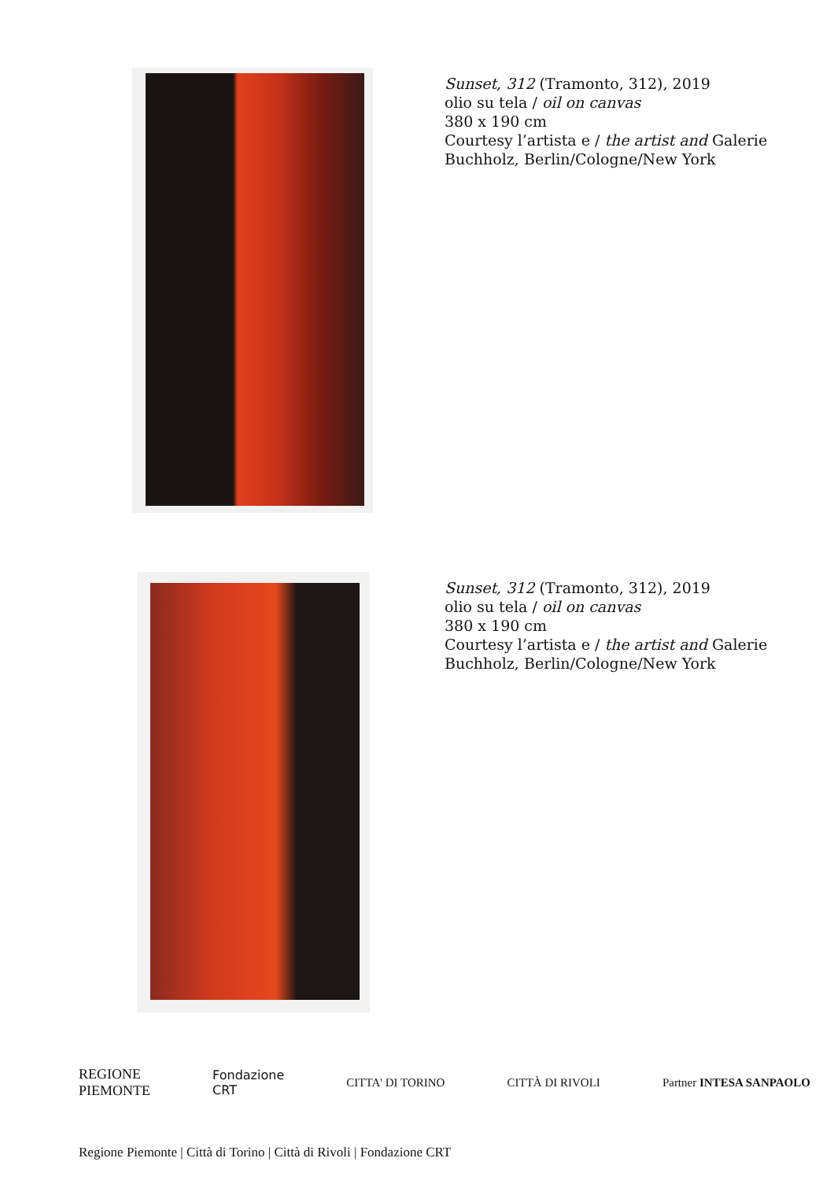Sunset, 312 (Tramonto, 312), 2019
olio su tela / oil on canvas
380 x 190 cm
Courtesy l’artista e / the artist and Galerie
Buchholz, Berlin/Cologne/New York
Sunset, 312 (Tramonto, 312), 2019
olio su tela / oil on canvas
380 x 190 cm
Courtesy l’artista e / the artist and Galerie
Buchholz, Berlin/Cologne/New York
REGIONE
PIEMONTE Fondazione
CRT CITTA' DI TORINO CITTÀ DI RIVOLI Partner INTESA SANPAOLO
Regione Piemonte | Città di Torino | Città di Rivoli | Fondazione CRT